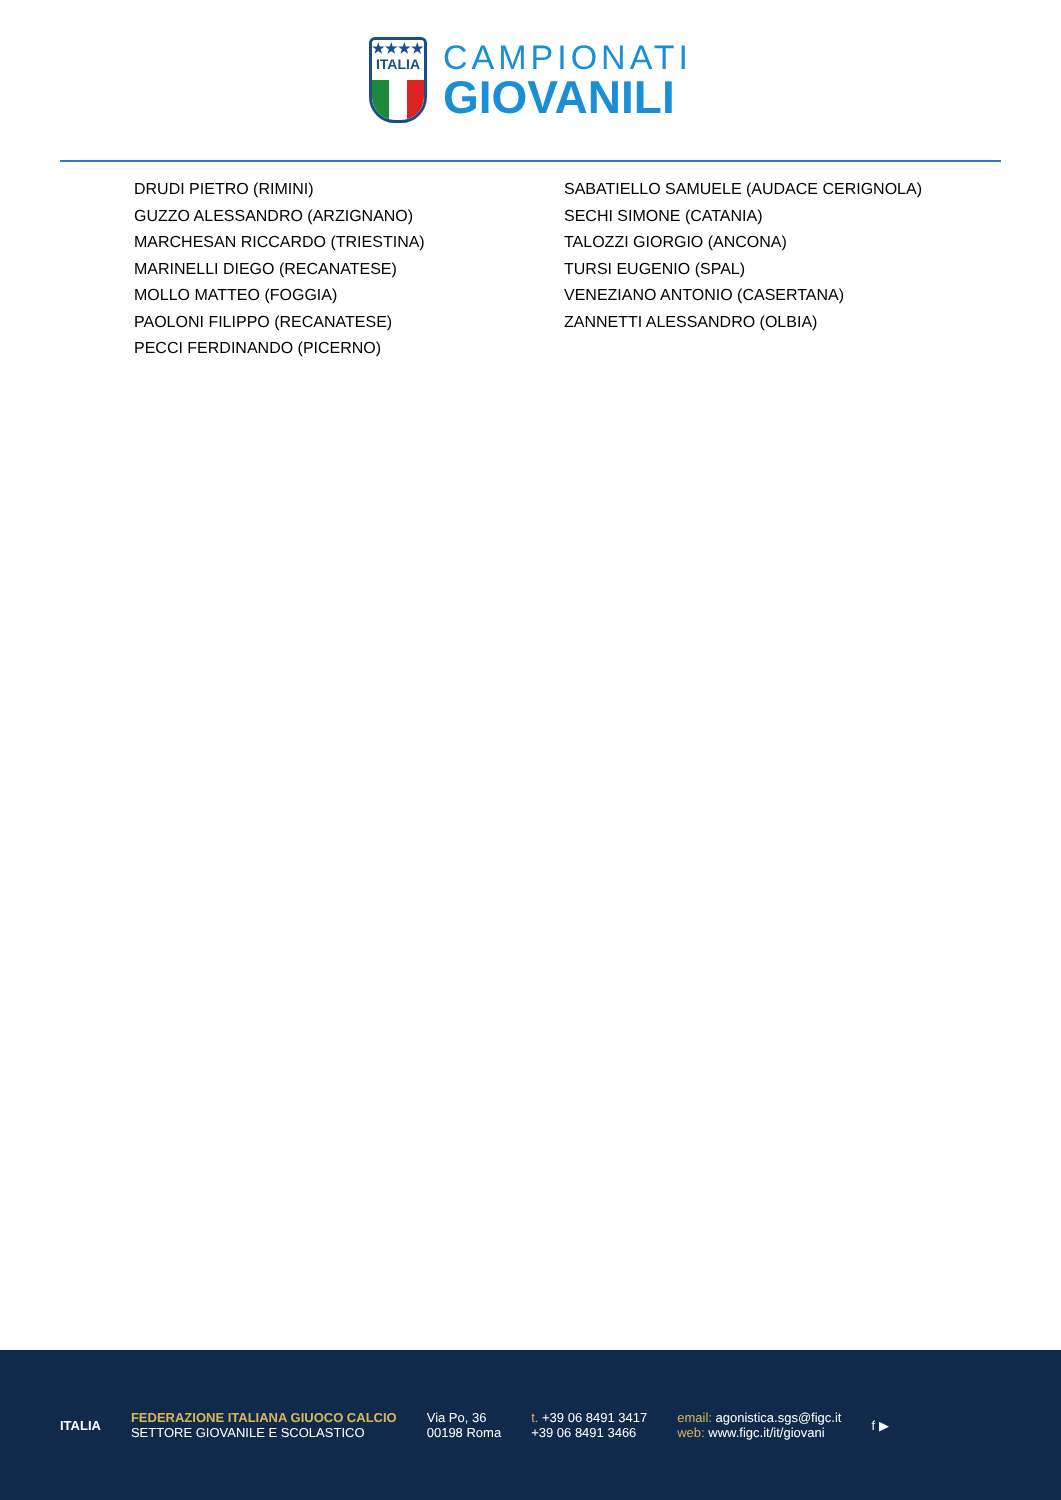★★★★
ITALIA
CAMPIONATI
GIOVANILI
DRUDI PIETRO (RIMINI)
GUZZO ALESSANDRO (ARZIGNANO)
MARCHESAN RICCARDO (TRIESTINA)
MARINELLI DIEGO (RECANATESE)
MOLLO MATTEO (FOGGIA)
PAOLONI FILIPPO (RECANATESE)
PECCI FERDINANDO (PICERNO)
SABATIELLO SAMUELE (AUDACE CERIGNOLA)
SECHI SIMONE (CATANIA)
TALOZZI GIORGIO (ANCONA)
TURSI EUGENIO (SPAL)
VENEZIANO ANTONIO (CASERTANA)
ZANNETTI ALESSANDRO (OLBIA)
ITALIA
FEDERAZIONE ITALIANA GIUOCO CALCIO
SETTORE GIOVANILE E SCOLASTICO
Via Po, 36
00198 Roma
t. +39 06 8491 3417
+39 06 8491 3466
email: agonistica.sgs@figc.it
web: www.figc.it/it/giovani
f ▶